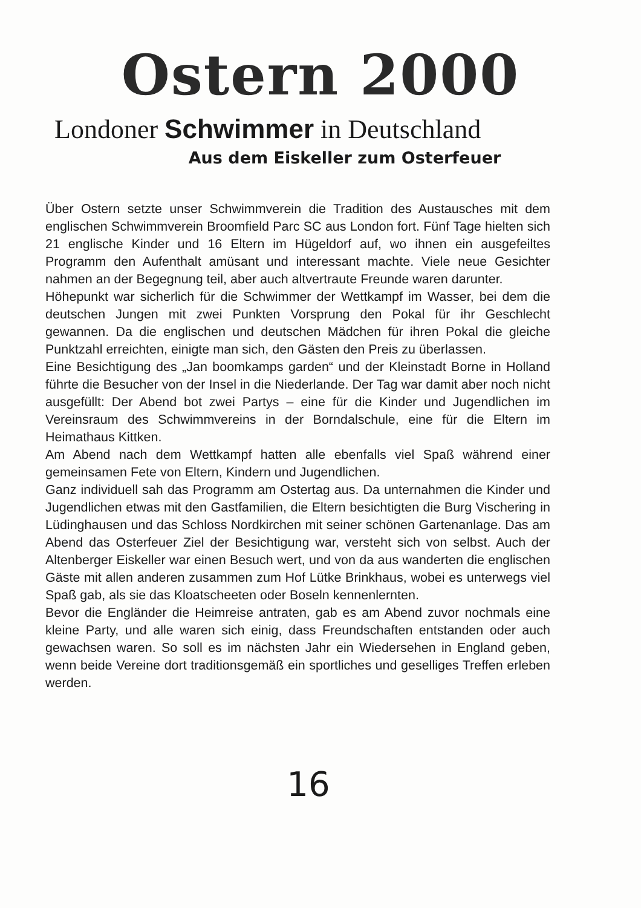Ostern 2000
Londoner Schwimmer in Deutschland
Aus dem Eiskeller zum Osterfeuer
Über Ostern setzte unser Schwimmverein die Tradition des Austausches mit dem englischen Schwimmverein Broomfield Parc SC aus London fort. Fünf Tage hielten sich 21 englische Kinder und 16 Eltern im Hügeldorf auf, wo ihnen ein ausgefeiltes Programm den Aufenthalt amüsant und interessant machte. Viele neue Gesichter nahmen an der Begegnung teil, aber auch altvertraute Freunde waren darunter.
Höhepunkt war sicherlich für die Schwimmer der Wettkampf im Wasser, bei dem die deutschen Jungen mit zwei Punkten Vorsprung den Pokal für ihr Geschlecht gewannen. Da die englischen und deutschen Mädchen für ihren Pokal die gleiche Punktzahl erreichten, einigte man sich, den Gästen den Preis zu überlassen.
Eine Besichtigung des „Jan boomkamps garden“ und der Kleinstadt Borne in Holland führte die Besucher von der Insel in die Niederlande. Der Tag war damit aber noch nicht ausgefüllt: Der Abend bot zwei Partys – eine für die Kinder und Jugendlichen im Vereinsraum des Schwimmvereins in der Borndalschule, eine für die Eltern im Heimathaus Kittken.
Am Abend nach dem Wettkampf hatten alle ebenfalls viel Spaß während einer gemeinsamen Fete von Eltern, Kindern und Jugendlichen.
Ganz individuell sah das Programm am Ostertag aus. Da unternahmen die Kinder und Jugendlichen etwas mit den Gastfamilien, die Eltern besichtigten die Burg Vischering in Lüdinghausen und das Schloss Nordkirchen mit seiner schönen Gartenanlage. Das am Abend das Osterfeuer Ziel der Besichtigung war, versteht sich von selbst. Auch der Altenberger Eiskeller war einen Besuch wert, und von da aus wanderten die englischen Gäste mit allen anderen zusammen zum Hof Lütke Brinkhaus, wobei es unterwegs viel Spaß gab, als sie das Kloatscheeten oder Boseln kennenlernten.
Bevor die Engländer die Heimreise antraten, gab es am Abend zuvor nochmals eine kleine Party, und alle waren sich einig, dass Freundschaften entstanden oder auch gewachsen waren. So soll es im nächsten Jahr ein Wiedersehen in England geben, wenn beide Vereine dort traditionsgemäß ein sportliches und geselliges Treffen erleben werden.
16